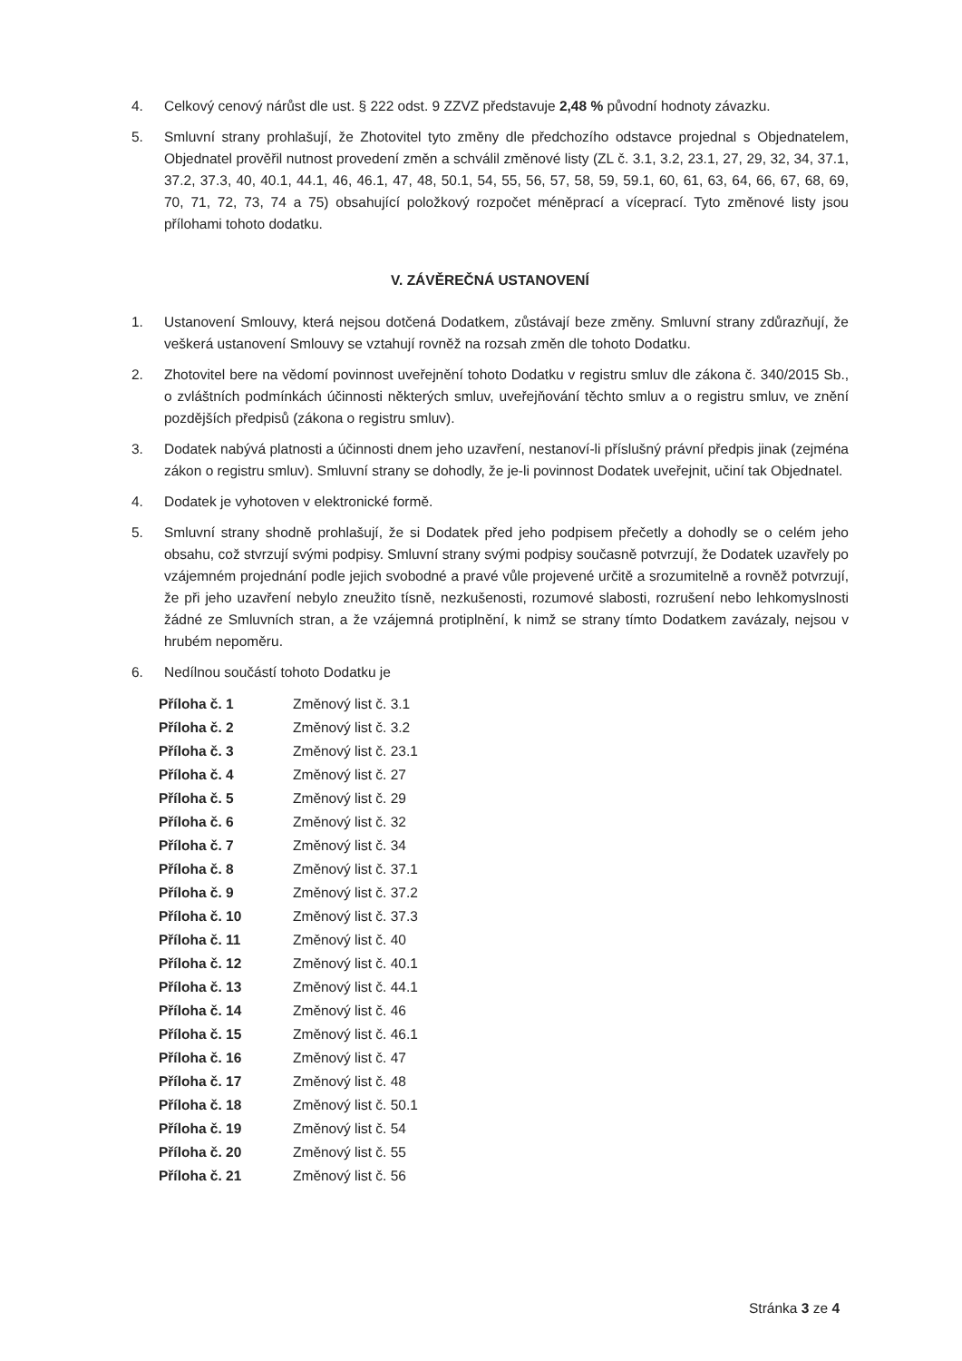4. Celkový cenový nárůst dle ust. § 222 odst. 9 ZZVZ představuje 2,48 % původní hodnoty závazku.
5. Smluvní strany prohlašují, že Zhotovitel tyto změny dle předchozího odstavce projednal s Objednatelem, Objednatel prověřil nutnost provedení změn a schválil změnové listy (ZL č. 3.1, 3.2, 23.1, 27, 29, 32, 34, 37.1, 37.2, 37.3, 40, 40.1, 44.1, 46, 46.1, 47, 48, 50.1, 54, 55, 56, 57, 58, 59, 59.1, 60, 61, 63, 64, 66, 67, 68, 69, 70, 71, 72, 73, 74 a 75) obsahující položkový rozpočet méněprací a víceprací. Tyto změnové listy jsou přílohami tohoto dodatku.
V. ZÁVĚREČNÁ USTANOVENÍ
1. Ustanovení Smlouvy, která nejsou dotčená Dodatkem, zůstávají beze změny. Smluvní strany zdůrazňují, že veškerá ustanovení Smlouvy se vztahují rovněž na rozsah změn dle tohoto Dodatku.
2. Zhotovitel bere na vědomí povinnost uveřejnění tohoto Dodatku v registru smluv dle zákona č. 340/2015 Sb., o zvláštních podmínkách účinnosti některých smluv, uveřejňování těchto smluv a o registru smluv, ve znění pozdějších předpisů (zákona o registru smluv).
3. Dodatek nabývá platnosti a účinnosti dnem jeho uzavření, nestanoví-li příslušný právní předpis jinak (zejména zákon o registru smluv). Smluvní strany se dohodly, že je-li povinnost Dodatek uveřejnit, učiní tak Objednatel.
4. Dodatek je vyhotoven v elektronické formě.
5. Smluvní strany shodně prohlašují, že si Dodatek před jeho podpisem přečetly a dohodly se o celém jeho obsahu, což stvrzují svými podpisy. Smluvní strany svými podpisy současně potvrzují, že Dodatek uzavřely po vzájemném projednání podle jejich svobodné a pravé vůle projevené určitě a srozumitelně a rovněž potvrzují, že při jeho uzavření nebylo zneužito tísně, nezkušenosti, rozumové slabosti, rozrušení nebo lehkomyslnosti žádné ze Smluvních stran, a že vzájemná protiplnění, k nimž se strany tímto Dodatkem zavázaly, nejsou v hrubém nepoměru.
6. Nedílnou součástí tohoto Dodatku je
| Příloha č. 1 | Změnový list č. 3.1 |
| Příloha č. 2 | Změnový list č. 3.2 |
| Příloha č. 3 | Změnový list č. 23.1 |
| Příloha č. 4 | Změnový list č. 27 |
| Příloha č. 5 | Změnový list č. 29 |
| Příloha č. 6 | Změnový list č. 32 |
| Příloha č. 7 | Změnový list č. 34 |
| Příloha č. 8 | Změnový list č. 37.1 |
| Příloha č. 9 | Změnový list č. 37.2 |
| Příloha č. 10 | Změnový list č. 37.3 |
| Příloha č. 11 | Změnový list č. 40 |
| Příloha č. 12 | Změnový list č. 40.1 |
| Příloha č. 13 | Změnový list č. 44.1 |
| Příloha č. 14 | Změnový list č. 46 |
| Příloha č. 15 | Změnový list č. 46.1 |
| Příloha č. 16 | Změnový list č. 47 |
| Příloha č. 17 | Změnový list č. 48 |
| Příloha č. 18 | Změnový list č. 50.1 |
| Příloha č. 19 | Změnový list č. 54 |
| Příloha č. 20 | Změnový list č. 55 |
| Příloha č. 21 | Změnový list č. 56 |
Stránka 3 ze 4